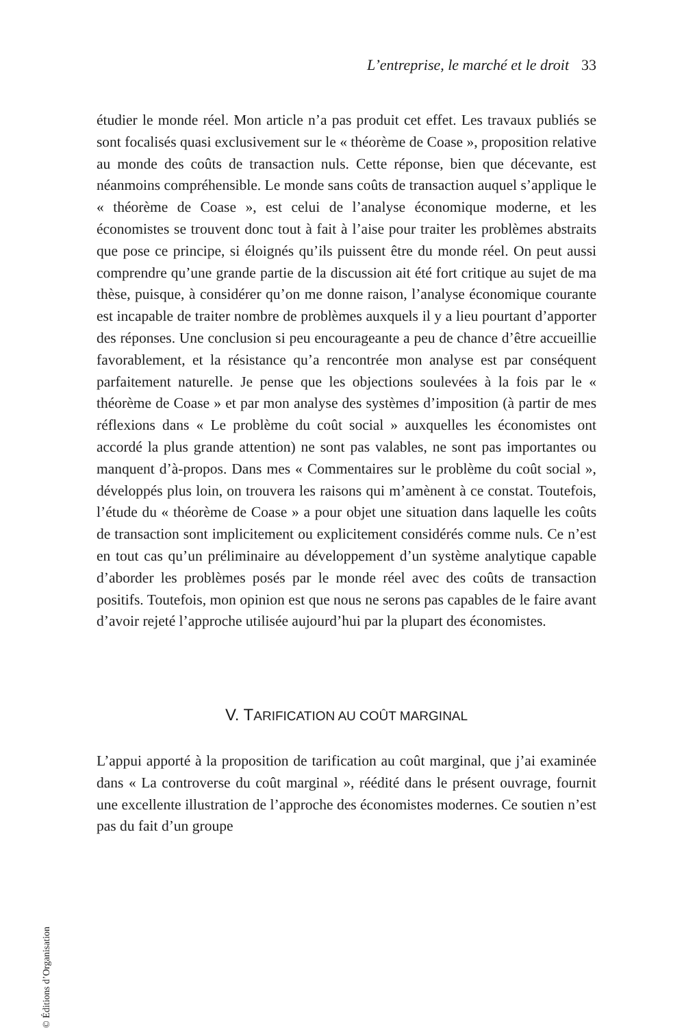L’entreprise, le marché et le droit 33
étudier le monde réel. Mon article n’a pas produit cet effet. Les travaux publiés se sont focalisés quasi exclusivement sur le « théorème de Coase », proposition relative au monde des coûts de transaction nuls. Cette réponse, bien que décevante, est néanmoins compréhensible. Le monde sans coûts de transaction auquel s’applique le « théorème de Coase », est celui de l’analyse économique moderne, et les économistes se trouvent donc tout à fait à l’aise pour traiter les problèmes abstraits que pose ce principe, si éloignés qu’ils puissent être du monde réel. On peut aussi comprendre qu’une grande partie de la discussion ait été fort critique au sujet de ma thèse, puisque, à considérer qu’on me donne raison, l’analyse économique courante est incapable de traiter nombre de problèmes auxquels il y a lieu pourtant d’apporter des réponses. Une conclusion si peu encourageante a peu de chance d’être accueillie favorablement, et la résistance qu’a rencontrée mon analyse est par conséquent parfaitement naturelle. Je pense que les objections soulevées à la fois par le « théorème de Coase » et par mon analyse des systèmes d’imposition (à partir de mes réflexions dans « Le problème du coût social » auxquelles les économistes ont accordé la plus grande attention) ne sont pas valables, ne sont pas importantes ou manquent d’à-propos. Dans mes « Commentaires sur le problème du coût social », développés plus loin, on trouvera les raisons qui m’amènent à ce constat. Toutefois, l’étude du « théorème de Coase » a pour objet une situation dans laquelle les coûts de transaction sont implicitement ou explicitement considérés comme nuls. Ce n’est en tout cas qu’un préliminaire au développement d’un système analytique capable d’aborder les problèmes posés par le monde réel avec des coûts de transaction positifs. Toutefois, mon opinion est que nous ne serons pas capables de le faire avant d’avoir rejeté l’approche utilisée aujourd’hui par la plupart des économistes.
V. TARIFICATION AU COÛT MARGINAL
L’appui apporté à la proposition de tarification au coût marginal, que j’ai examinée dans « La controverse du coût marginal », réédité dans le présent ouvrage, fournit une excellente illustration de l’approche des économistes modernes. Ce soutien n’est pas du fait d’un groupe
© Éditions d’Organisation